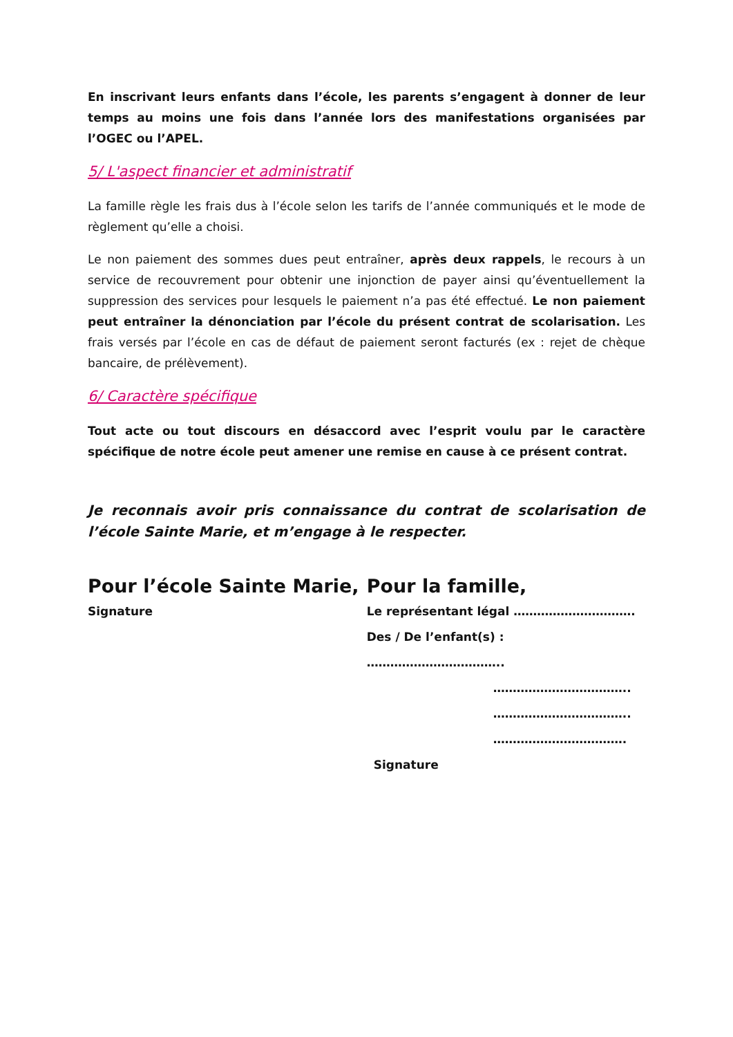En inscrivant leurs enfants dans l’école, les parents s’engagent à donner de leur temps au moins une fois dans l’année lors des manifestations organisées par l’OGEC ou l’APEL.
5/ L'aspect financier et administratif
La famille règle les frais dus à l’école selon les tarifs de l’année communiqués et le mode de règlement qu’elle a choisi.
Le non paiement des sommes dues peut entraîner, après deux rappels, le recours à un service de recouvrement pour obtenir une injonction de payer ainsi qu’éventuellement la suppression des services pour lesquels le paiement n’a pas été effectué. Le non paiement peut entraîner la dénonciation par l’école du présent contrat de scolarisation. Les frais versés par l’école en cas de défaut de paiement seront facturés (ex : rejet de chèque bancaire, de prélèvement).
6/ Caractère spécifique
Tout acte ou tout discours en désaccord avec l’esprit voulu par le caractère spécifique de notre école peut amener une remise en cause à ce présent contrat.
Je reconnais avoir pris connaissance du contrat de scolarisation de l’école Sainte Marie, et m’engage à le respecter.
Pour l’école Sainte Marie,
Signature
Pour la famille,
Le représentant légal ………………………….
Des / De l’enfant(s) : ……………………………..
……………………………..
……………………………..
…………………………….
Signature